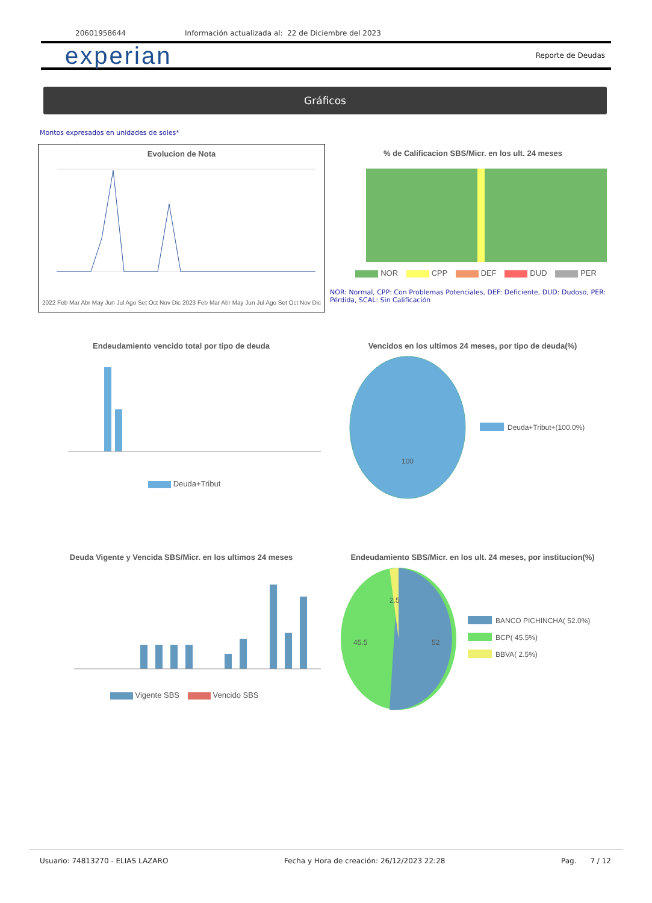20601958644 Información actualizada al: 22 de Diciembre del 2023
experian
Reporte de Deudas
Gráficos
Montos expresados en unidades de soles*
Evolucion de Nota
2022 Feb Mar Abr May Jun Jul Ago Set Oct Nov Dic 2023 Feb Mar Abr May Jun Jul Ago Set Oct Nov Dic
% de Calificacion SBS/Micr. en los ult. 24 meses
NOR CPP DEF DUD PER
NOR: Normal, CPP: Con Problemas Potenciales, DEF: Deficiente, DUD: Dudoso, PER: Pérdida, SCAL: Sin Calificación
Endeudamiento vencido total por tipo de deuda
Deuda+Tribut
Vencidos en los ultimos 24 meses, por tipo de deuda(%)
100
Deuda+Tribut+(100.0%)
Deuda Vigente y Vencida SBS/Micr. en los ultimos 24 meses
Vigente SBS Vencido SBS
Endeudamiento SBS/Micr. en los ult. 24 meses, por institucion(%)
52
45.5
2.5
BANCO PICHINCHA( 52.0%)
BCP( 45.5%)
BBVA( 2.5%)
Usuario: 74813270 - ELIAS LAZARO Fecha y Hora de creación: 26/12/2023 22:28 Pag. 7 / 12